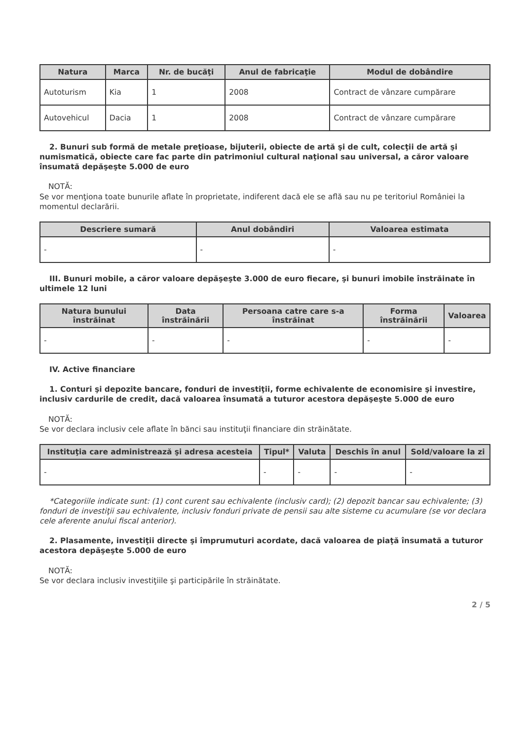| Natura | Marca | Nr. de bucăţi | Anul de fabricaţie | Modul de dobândire |
| --- | --- | --- | --- | --- |
| Autoturism | Kia | 1 | 2008 | Contract de vânzare cumpărare |
| Autovehicul | Dacia | 1 | 2008 | Contract de vânzare cumpărare |
2. Bunuri sub formă de metale preţioase, bijuterii, obiecte de artă şi de cult, colecţii de artă şi numismatică, obiecte care fac parte din patrimoniul cultural naţional sau universal, a căror valoare însumată depăşeşte 5.000 de euro
NOTĂ:
Se vor menţiona toate bunurile aflate în proprietate, indiferent dacă ele se află sau nu pe teritoriul României la momentul declarării.
| Descriere sumară | Anul dobândiri | Valoarea estimata |
| --- | --- | --- |
| - | - | - |
III. Bunuri mobile, a căror valoare depăşeşte 3.000 de euro fiecare, şi bunuri imobile înstrăinate în ultimele 12 luni
| Natura bunului înstrăinat | Data înstrăinării | Persoana catre care s-a înstrăinat | Forma înstrăinării | Valoarea |
| --- | --- | --- | --- | --- |
| - | - | - | - | - |
IV. Active financiare
1. Conturi şi depozite bancare, fonduri de investiţii, forme echivalente de economisire şi investire, inclusiv cardurile de credit, dacă valoarea însumată a tuturor acestora depăşeşte 5.000 de euro
NOTĂ:
Se vor declara inclusiv cele aflate în bănci sau instituţii financiare din străinătate.
| Instituţia care administrează şi adresa acesteia | Tipul* | Valuta | Deschis în anul | Sold/valoare la zi |
| --- | --- | --- | --- | --- |
| - | - | - | - | - |
*Categoriile indicate sunt: (1) cont curent sau echivalente (inclusiv card); (2) depozit bancar sau echivalente; (3) fonduri de investiţii sau echivalente, inclusiv fonduri private de pensii sau alte sisteme cu acumulare (se vor declara cele aferente anului fiscal anterior).
2. Plasamente, investiţii directe şi împrumuturi acordate, dacă valoarea de piaţă însumată a tuturor acestora depăşeşte 5.000 de euro
NOTĂ:
Se vor declara inclusiv investiţiile şi participările în străinătate.
2 / 5